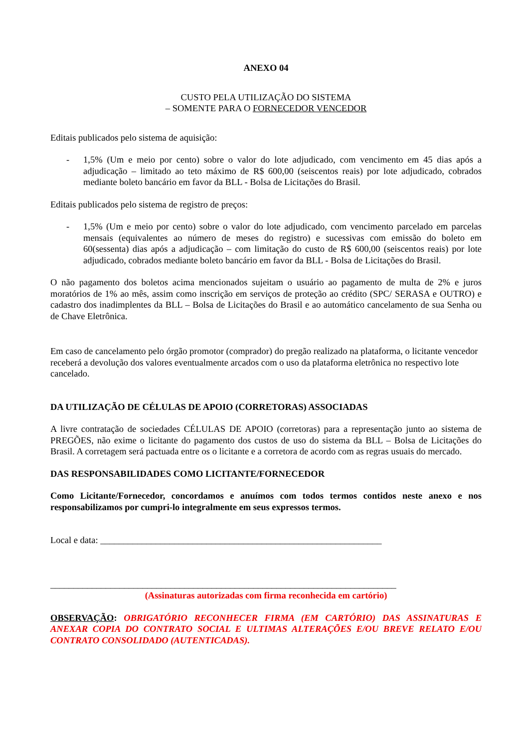ANEXO 04
CUSTO PELA UTILIZAÇÃO DO SISTEMA
– SOMENTE PARA O FORNECEDOR VENCEDOR
Editais publicados pelo sistema de aquisição:
- 1,5% (Um e meio por cento) sobre o valor do lote adjudicado, com vencimento em 45 dias após a adjudicação – limitado ao teto máximo de R$ 600,00 (seiscentos reais) por lote adjudicado, cobrados mediante boleto bancário em favor da BLL - Bolsa de Licitações do Brasil.
Editais publicados pelo sistema de registro de preços:
- 1,5% (Um e meio por cento) sobre o valor do lote adjudicado, com vencimento parcelado em parcelas mensais (equivalentes ao número de meses do registro) e sucessivas com emissão do boleto em 60(sessenta) dias após a adjudicação – com limitação do custo de R$ 600,00 (seiscentos reais) por lote adjudicado, cobrados mediante boleto bancário em favor da BLL - Bolsa de Licitações do Brasil.
O não pagamento dos boletos acima mencionados sujeitam o usuário ao pagamento de multa de 2% e juros moratórios de 1% ao mês, assim como inscrição em serviços de proteção ao crédito (SPC/ SERASA e OUTRO) e cadastro dos inadimplentes da BLL – Bolsa de Licitações do Brasil e ao automático cancelamento de sua Senha ou de Chave Eletrônica.
Em caso de cancelamento pelo órgão promotor (comprador) do pregão realizado na plataforma, o licitante vencedor receberá a devolução dos valores eventualmente arcados com o uso da plataforma eletrônica no respectivo lote cancelado.
DA UTILIZAÇÃO DE CÉLULAS DE APOIO (CORRETORAS) ASSOCIADAS
A livre contratação de sociedades CÉLULAS DE APOIO (corretoras) para a representação junto ao sistema de PREGÕES, não exime o licitante do pagamento dos custos de uso do sistema da BLL – Bolsa de Licitações do Brasil. A corretagem será pactuada entre os o licitante e a corretora de acordo com as regras usuais do mercado.
DAS RESPONSABILIDADES COMO LICITANTE/FORNECEDOR
Como Licitante/Fornecedor, concordamos e anuímos com todos termos contidos neste anexo e nos responsabilizamos por cumpri-lo integralmente em seus expressos termos.
Local e data: _____________________________________________________________
___________________________________________________________________________
(Assinaturas autorizadas com firma reconhecida em cartório)
OBSERVAÇÃO: OBRIGATÓRIO RECONHECER FIRMA (EM CARTÓRIO) DAS ASSINATURAS E ANEXAR COPIA DO CONTRATO SOCIAL E ULTIMAS ALTERAÇÕES E/OU BREVE RELATO E/OU CONTRATO CONSOLIDADO (AUTENTICADAS).